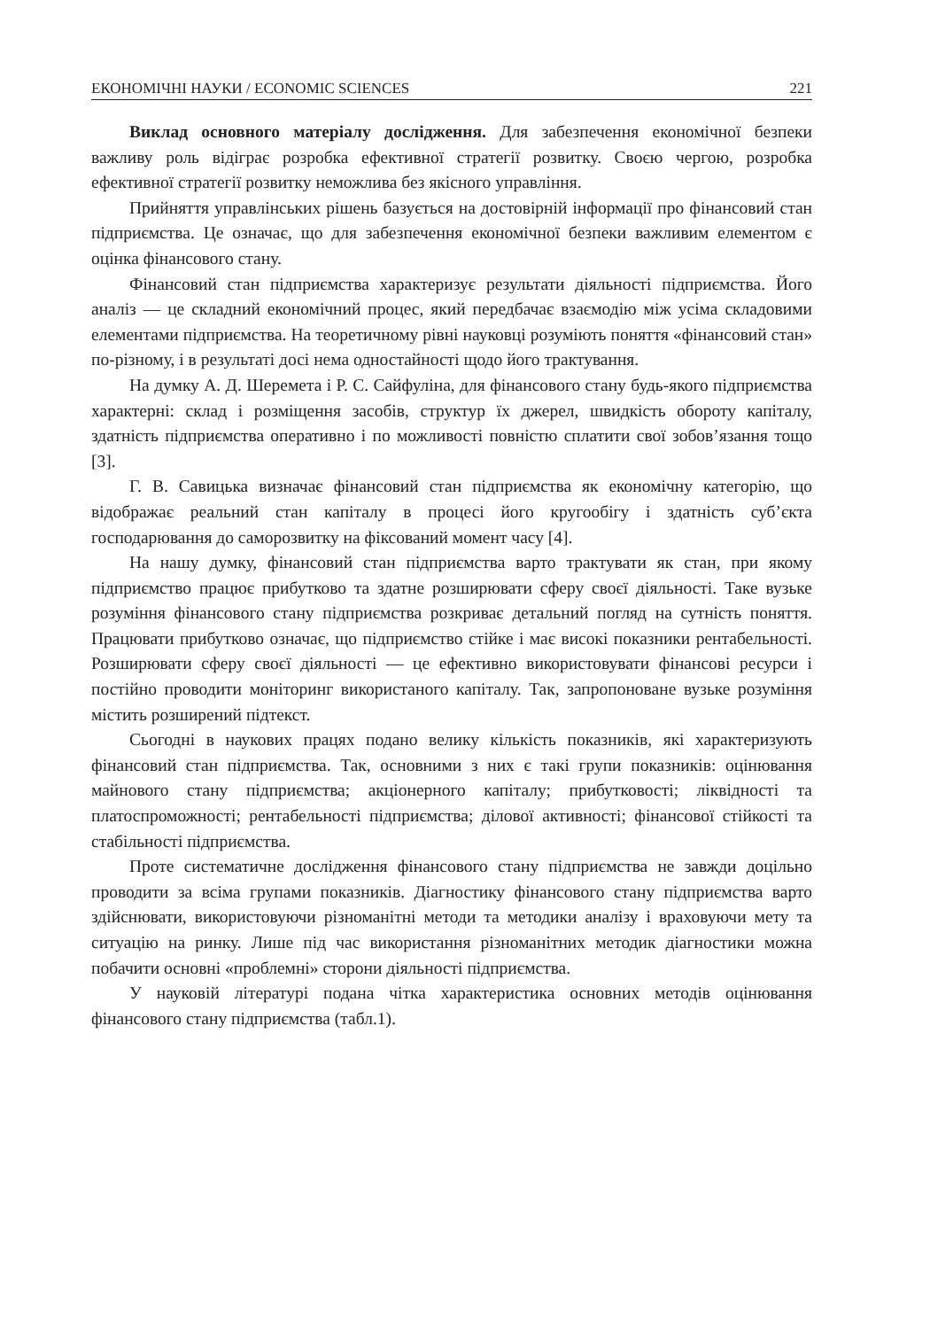ЕКОНОМІЧНІ НАУКИ / ECONOMIC SCIENCES 221
Виклад основного матеріалу дослідження. Для забезпечення економічної безпеки важливу роль відіграє розробка ефективної стратегії розвитку. Своєю чергою, розробка ефективної стратегії розвитку неможлива без якісного управління.
Прийняття управлінських рішень базується на достовірній інформації про фінансовий стан підприємства. Це означає, що для забезпечення економічної безпеки важливим елементом є оцінка фінансового стану.
Фінансовий стан підприємства характеризує результати діяльності підприємства. Його аналіз — це складний економічний процес, який передбачає взаємодію між усіма складовими елементами підприємства. На теоретичному рівні науковці розуміють поняття «фінансовий стан» по-різному, і в результаті досі нема одностайності щодо його трактування.
На думку А. Д. Шеремета і Р. С. Сайфуліна, для фінансового стану будь-якого підприємства характерні: склад і розміщення засобів, структур їх джерел, швидкість обороту капіталу, здатність підприємства оперативно і по можливості повністю сплатити свої зобов’язання тощо [3].
Г. В. Савицька визначає фінансовий стан підприємства як економічну категорію, що відображає реальний стан капіталу в процесі його кругообігу і здатність суб’єкта господарювання до саморозвитку на фіксований момент часу [4].
На нашу думку, фінансовий стан підприємства варто трактувати як стан, при якому підприємство працює прибутково та здатне розширювати сферу своєї діяльності. Таке вузьке розуміння фінансового стану підприємства розкриває детальний погляд на сутність поняття. Працювати прибутково означає, що підприємство стійке і має високі показники рентабельності. Розширювати сферу своєї діяльності — це ефективно використовувати фінансові ресурси і постійно проводити моніторинг використаного капіталу. Так, запропоноване вузьке розуміння містить розширений підтекст.
Сьогодні в наукових працях подано велику кількість показників, які характеризують фінансовий стан підприємства. Так, основними з них є такі групи показників: оцінювання майнового стану підприємства; акціонерного капіталу; прибутковості; ліквідності та платоспроможності; рентабельності підприємства; ділової активності; фінансової стійкості та стабільності підприємства.
Проте систематичне дослідження фінансового стану підприємства не завжди доцільно проводити за всіма групами показників. Діагностику фінансового стану підприємства варто здійснювати, використовуючи різноманітні методи та методики аналізу і враховуючи мету та ситуацію на ринку. Лише під час використання різноманітних методик діагностики можна побачити основні «проблемні» сторони діяльності підприємства.
У науковій літературі подана чітка характеристика основних методів оцінювання фінансового стану підприємства (табл.1).